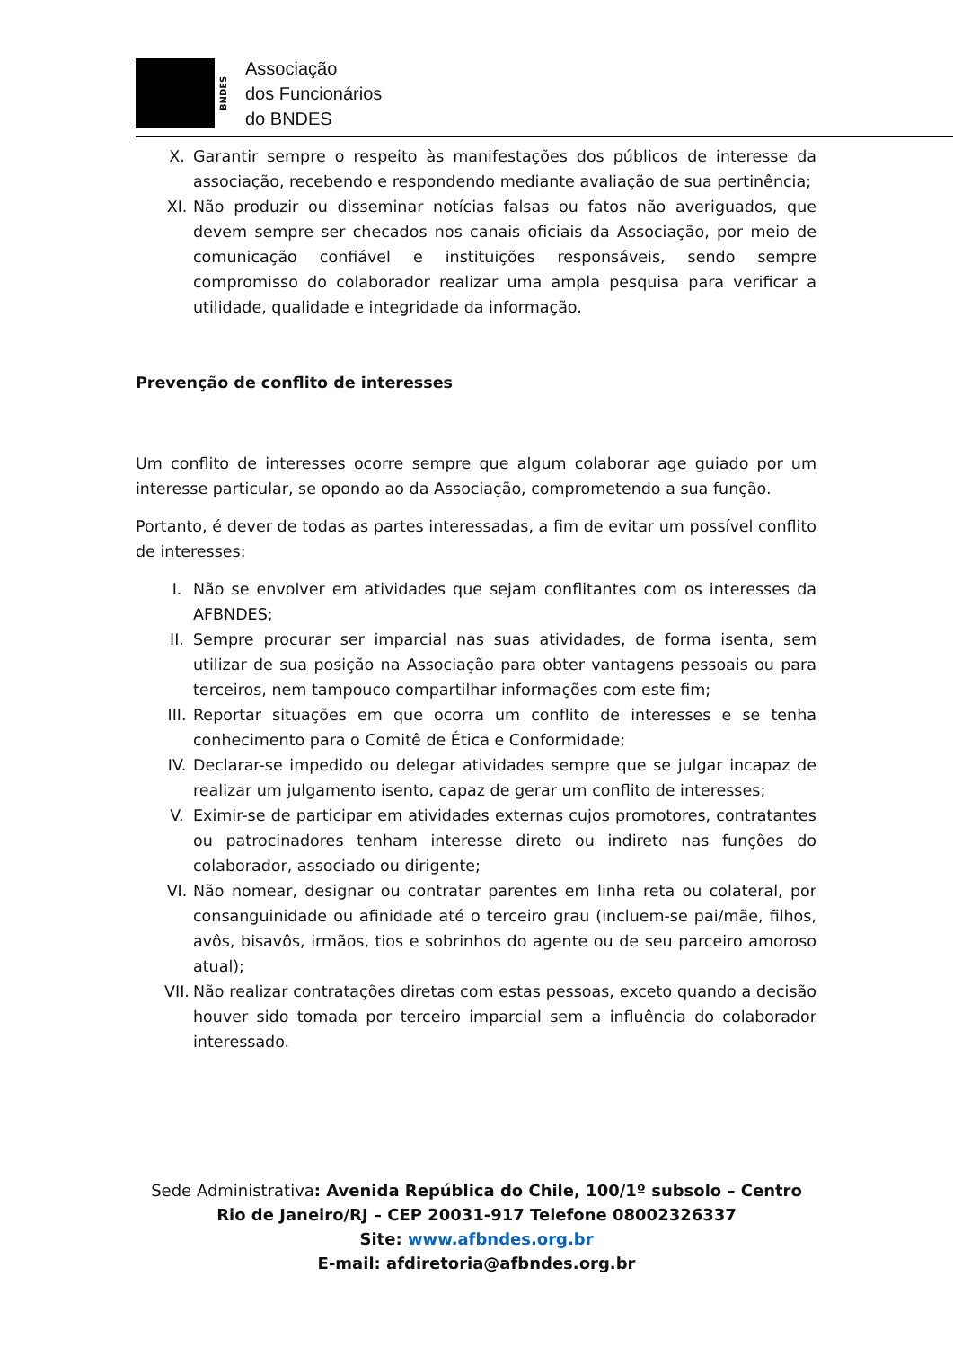BNDES
Associação
dos Funcionários
do BNDES
X. Garantir sempre o respeito às manifestações dos públicos de interesse da associação, recebendo e respondendo mediante avaliação de sua pertinência;
XI. Não produzir ou disseminar notícias falsas ou fatos não averiguados, que devem sempre ser checados nos canais oficiais da Associação, por meio de comunicação confiável e instituições responsáveis, sendo sempre compromisso do colaborador realizar uma ampla pesquisa para verificar a utilidade, qualidade e integridade da informação.
Prevenção de conflito de interesses
Um conflito de interesses ocorre sempre que algum colaborar age guiado por um interesse particular, se opondo ao da Associação, comprometendo a sua função.
Portanto, é dever de todas as partes interessadas, a fim de evitar um possível conflito de interesses:
I. Não se envolver em atividades que sejam conflitantes com os interesses da AFBNDES;
II. Sempre procurar ser imparcial nas suas atividades, de forma isenta, sem utilizar de sua posição na Associação para obter vantagens pessoais ou para terceiros, nem tampouco compartilhar informações com este fim;
III. Reportar situações em que ocorra um conflito de interesses e se tenha conhecimento para o Comitê de Ética e Conformidade;
IV. Declarar-se impedido ou delegar atividades sempre que se julgar incapaz de realizar um julgamento isento, capaz de gerar um conflito de interesses;
V. Eximir-se de participar em atividades externas cujos promotores, contratantes ou patrocinadores tenham interesse direto ou indireto nas funções do colaborador, associado ou dirigente;
VI. Não nomear, designar ou contratar parentes em linha reta ou colateral, por consanguinidade ou afinidade até o terceiro grau (incluem-se pai/mãe, filhos, avôs, bisavôs, irmãos, tios e sobrinhos do agente ou de seu parceiro amoroso atual);
VII. Não realizar contratações diretas com estas pessoas, exceto quando a decisão houver sido tomada por terceiro imparcial sem a influência do colaborador interessado.
Sede Administrativa: Avenida República do Chile, 100/1º subsolo – Centro
Rio de Janeiro/RJ – CEP 20031-917 Telefone 08002326337
Site: www.afbndes.org.br
E-mail: afdiretoria@afbndes.org.br